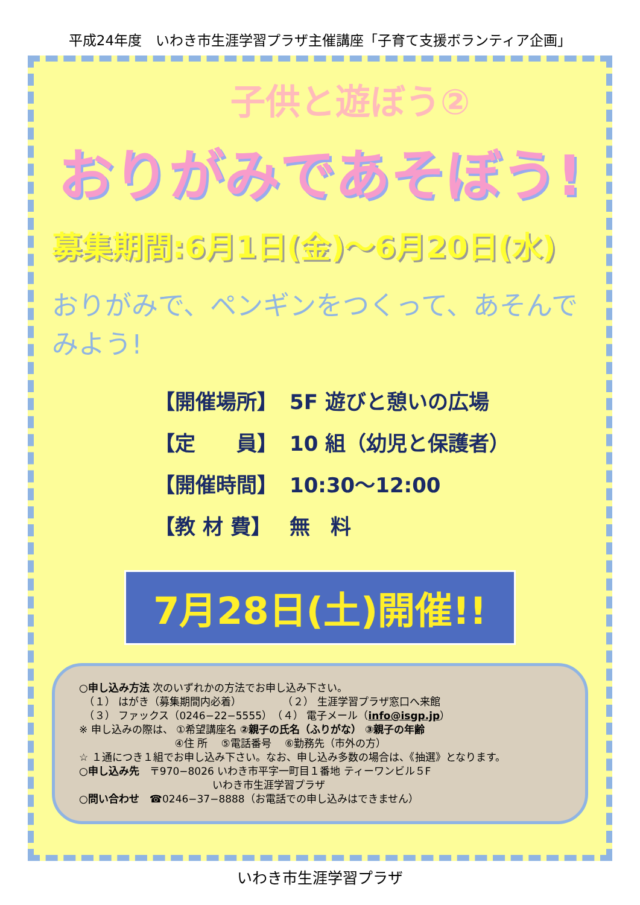平成24年度　いわき市生涯学習プラザ主催講座「子育て支援ボランティア企画」
子供と遊ぼう②
おりがみであそぼう!
募集期間:6月1日(金)～6月20日(水)
おりがみで、ペンギンをつくって、あそんでみよう!
| 【開催場所】 | 5F 遊びと憩いの広場 |
| 【定 員】 | 10 組（幼児と保護者） |
| 【開催時間】 | 10:30～12:00 |
| 【教 材 費】 | 無 料 |
7月28日(土)開催!!
○申し込み方法 次のいずれかの方法でお申し込み下さい。
　（１） はがき（募集期間内必着）　　　　　（２） 生涯学習プラザ窓口へ来館
　（３） ファックス（0246−22−5555）　（４） 電子メール（info@isgp.jp）
※ 申し込みの際は、 ①希望講座名 ②親子の氏名（ふりがな） ③親子の年齢
　　　　　　　　　 ④住 所 　⑤電話番号 　⑥勤務先（市外の方）
☆ １通につき１組でお申し込み下さい。なお、申し込み多数の場合は、《抽選》となります。
○申し込み先　〒970−8026 いわき市平字一町目１番地 ティーワンビル５F
　　　　　　　　　　　　　いわき市生涯学習プラザ
○問い合わせ　☎0246−37−8888（お電話での申し込みはできません）
いわき市生涯学習プラザ